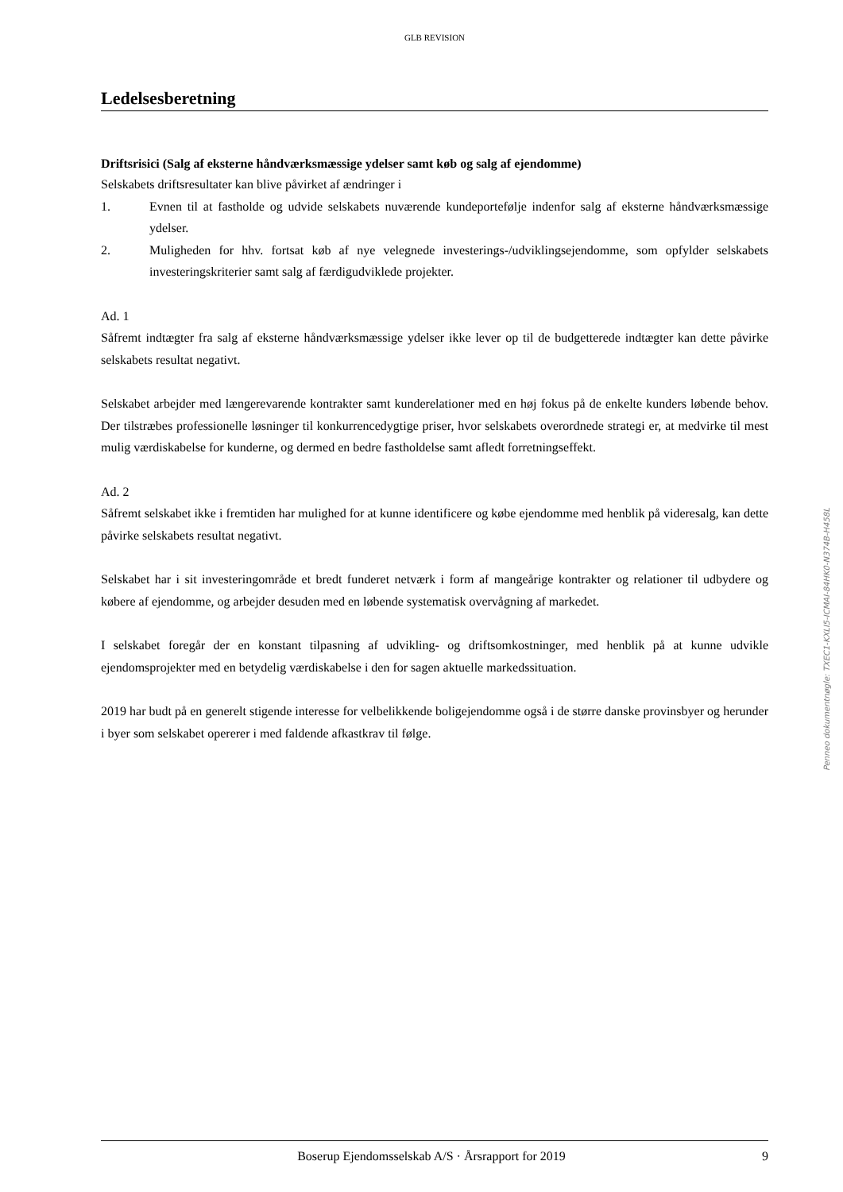GLB REVISION
Ledelsesberetning
Driftsrisici (Salg af eksterne håndværksmæssige ydelser samt køb og salg af ejendomme)
Selskabets driftsresultater kan blive påvirket af ændringer i
1. Evnen til at fastholde og udvide selskabets nuværende kundeportefølje indenfor salg af eksterne håndværksmæssige ydelser.
2. Muligheden for hhv. fortsat køb af nye velegnede investerings-/udviklingsejendomme, som opfylder selskabets investeringskriterier samt salg af færdigudviklede projekter.
Ad. 1
Såfremt indtægter fra salg af eksterne håndværksmæssige ydelser ikke lever op til de budgetterede indtægter kan dette påvirke selskabets resultat negativt.
Selskabet arbejder med længerevarende kontrakter samt kunderelationer med en høj fokus på de enkelte kunders løbende behov. Der tilstræbes professionelle løsninger til konkurrencedygtige priser, hvor selskabets overordnede strategi er, at medvirke til mest mulig værdiskabelse for kunderne, og dermed en bedre fastholdelse samt afledt forretningseffekt.
Ad. 2
Såfremt selskabet ikke i fremtiden har mulighed for at kunne identificere og købe ejendomme med henblik på videresalg, kan dette påvirke selskabets resultat negativt.
Selskabet har i sit investeringområde et bredt funderet netværk i form af mangeårige kontrakter og relationer til udbydere og købere af ejendomme, og arbejder desuden med en løbende systematisk overvågning af markedet.
I selskabet foregår der en konstant tilpasning af udvikling- og driftsomkostninger, med henblik på at kunne udvikle ejendomsprojekter med en betydelig værdiskabelse i den for sagen aktuelle markedssituation.
2019 har budt på en generelt stigende interesse for velbelikkende boligejendomme også i de større danske provinsbyer og herunder i byer som selskabet opererer i med faldende afkastkrav til følge.
Penneo dokumentnøgle: TXEC1-KXLI5-ICMAI-84HK0-N374B-H458L
Boserup Ejendomsselskab A/S · Årsrapport for 2019 9